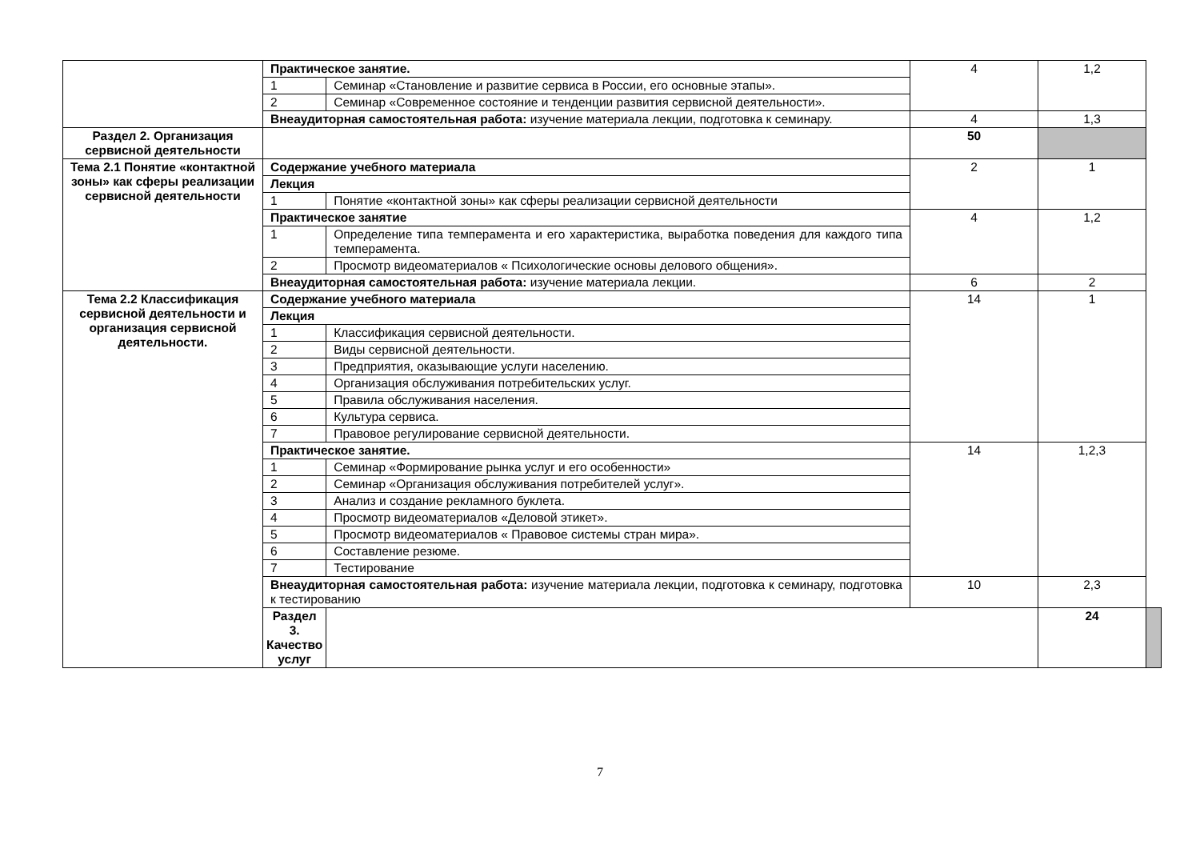| | Практическое занятие. | | 4 | 1,2 | |
| | 1 | Семинар «Становление и развитие сервиса в России, его основные этапы». | | | |
| | 2 | Семинар «Современное состояние и тенденции развития сервисной деятельности». | | | |
| | Внеаудиторная самостоятельная работа: изучение материала лекции, подготовка к семинару. | | 4 | 1,3 | |
| Раздел 2. Организация сервисной деятельности | | | 50 | | |
| Тема 2.1 Понятие «контактной зоны» как сферы реализации сервисной деятельности | Содержание учебного материала | | 2 | 1 | |
| | Лекция | | | | |
| | 1 | Понятие «контактной зоны» как сферы реализации сервисной деятельности | | | |
| | Практическое занятие | | 4 | 1,2 | |
| | 1 | Определение типа темперамента и его характеристика, выработка поведения для каждого типа темперамента. | | | |
| | 2 | Просмотр видеоматериалов « Психологические основы делового общения». | | | |
| | Внеаудиторная самостоятельная работа: изучение материала лекции. | | 6 | 2 | |
| Тема 2.2 Классификация сервисной деятельности и организация сервисной деятельности. | Содержание учебного материала | | 14 | 1 | |
| | Лекция | | | | |
| | 1 | Классификация сервисной деятельности. | | | |
| | 2 | Виды сервисной деятельности. | | | |
| | 3 | Предприятия, оказывающие услуги населению. | | | |
| | 4 | Организация обслуживания потребительских услуг. | | | |
| | 5 | Правила обслуживания населения. | | | |
| | 6 | Культура сервиса. | | | |
| | 7 | Правовое регулирование сервисной деятельности. | | | |
| | Практическое занятие. | | 14 | 1,2,3 | |
| | 1 | Семинар «Формирование рынка услуг и его особенности» | | | |
| | 2 | Семинар «Организация обслуживания потребителей услуг». | | | |
| | 3 | Анализ и создание рекламного буклета. | | | |
| | 4 | Просмотр видеоматериалов «Деловой этикет». | | | |
| | 5 | Просмотр видеоматериалов « Правовое системы стран мира». | | | |
| | 6 | Составление резюме. | | | |
| | 7 | Тестирование | | | |
| | Внеаудиторная самостоятельная работа: изучение материала лекции, подготовка к семинару, подготовка к тестированию | | 10 | 2,3 | |
| | Раздел 3. Качество услуг | | | 24 | |
7